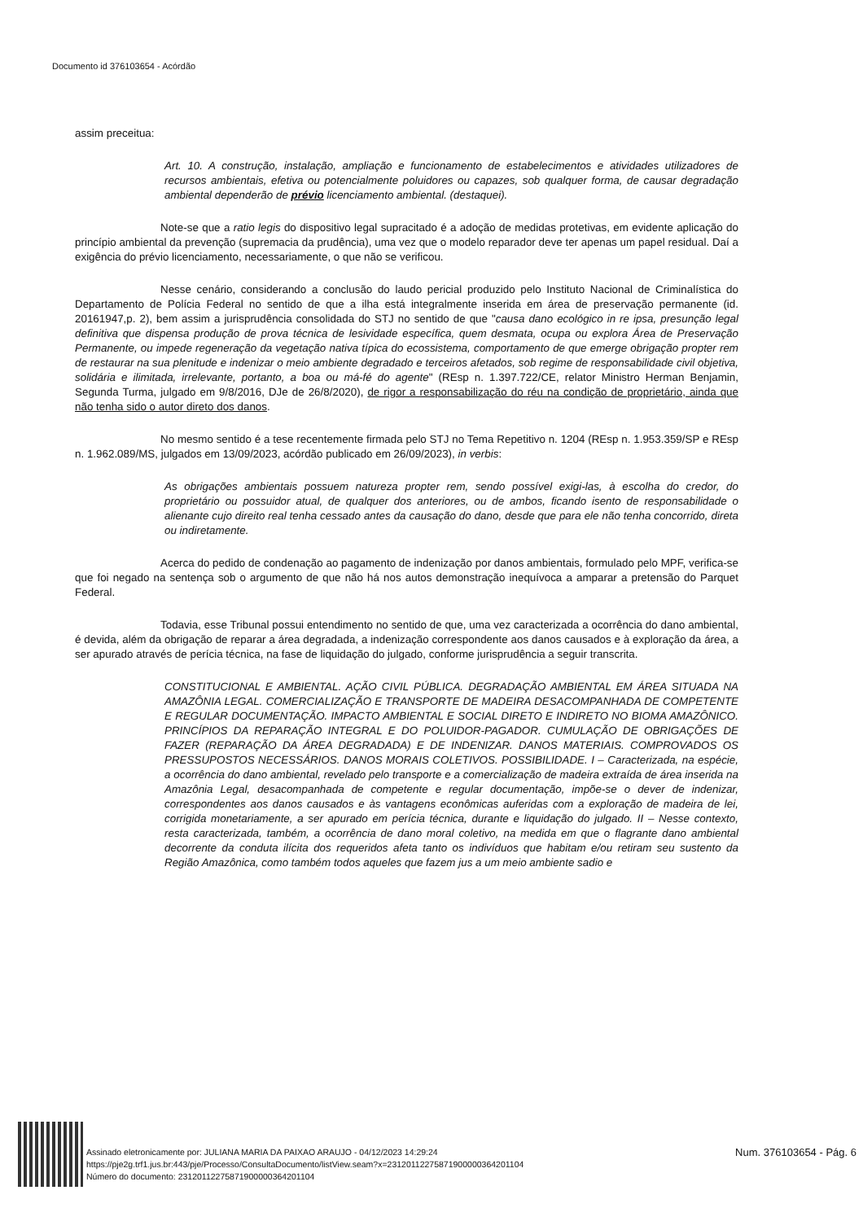Documento id 376103654 - Acórdão
assim preceitua:
Art. 10. A construção, instalação, ampliação e funcionamento de estabelecimentos e atividades utilizadores de recursos ambientais, efetiva ou potencialmente poluidores ou capazes, sob qualquer forma, de causar degradação ambiental dependerão de prévio licenciamento ambiental. (destaquei).
Note-se que a ratio legis do dispositivo legal supracitado é a adoção de medidas protetivas, em evidente aplicação do princípio ambiental da prevenção (supremacia da prudência), uma vez que o modelo reparador deve ter apenas um papel residual. Daí a exigência do prévio licenciamento, necessariamente, o que não se verificou.
Nesse cenário, considerando a conclusão do laudo pericial produzido pelo Instituto Nacional de Criminalística do Departamento de Polícia Federal no sentido de que a ilha está integralmente inserida em área de preservação permanente (id. 20161947,p. 2), bem assim a jurisprudência consolidada do STJ no sentido de que "causa dano ecológico in re ipsa, presunção legal definitiva que dispensa produção de prova técnica de lesividade específica, quem desmata, ocupa ou explora Área de Preservação Permanente, ou impede regeneração da vegetação nativa típica do ecossistema, comportamento de que emerge obrigação propter rem de restaurar na sua plenitude e indenizar o meio ambiente degradado e terceiros afetados, sob regime de responsabilidade civil objetiva, solidária e ilimitada, irrelevante, portanto, a boa ou má-fé do agente" (REsp n. 1.397.722/CE, relator Ministro Herman Benjamin, Segunda Turma, julgado em 9/8/2016, DJe de 26/8/2020), de rigor a responsabilização do réu na condição de proprietário, ainda que não tenha sido o autor direto dos danos.
No mesmo sentido é a tese recentemente firmada pelo STJ no Tema Repetitivo n. 1204 (REsp n. 1.953.359/SP e REsp n. 1.962.089/MS, julgados em 13/09/2023, acórdão publicado em 26/09/2023), in verbis:
As obrigações ambientais possuem natureza propter rem, sendo possível exigi-las, à escolha do credor, do proprietário ou possuidor atual, de qualquer dos anteriores, ou de ambos, ficando isento de responsabilidade o alienante cujo direito real tenha cessado antes da causação do dano, desde que para ele não tenha concorrido, direta ou indiretamente.
Acerca do pedido de condenação ao pagamento de indenização por danos ambientais, formulado pelo MPF, verifica-se que foi negado na sentença sob o argumento de que não há nos autos demonstração inequívoca a amparar a pretensão do Parquet Federal.
Todavia, esse Tribunal possui entendimento no sentido de que, uma vez caracterizada a ocorrência do dano ambiental, é devida, além da obrigação de reparar a área degradada, a indenização correspondente aos danos causados e à exploração da área, a ser apurado através de perícia técnica, na fase de liquidação do julgado, conforme jurisprudência a seguir transcrita.
CONSTITUCIONAL E AMBIENTAL. AÇÃO CIVIL PÚBLICA. DEGRADAÇÃO AMBIENTAL EM ÁREA SITUADA NA AMAZÔNIA LEGAL. COMERCIALIZAÇÃO E TRANSPORTE DE MADEIRA DESACOMPANHADA DE COMPETENTE E REGULAR DOCUMENTAÇÃO. IMPACTO AMBIENTAL E SOCIAL DIRETO E INDIRETO NO BIOMA AMAZÔNICO. PRINCÍPIOS DA REPARAÇÃO INTEGRAL E DO POLUIDOR-PAGADOR. CUMULAÇÃO DE OBRIGAÇÕES DE FAZER (REPARAÇÃO DA ÁREA DEGRADADA) E DE INDENIZAR. DANOS MATERIAIS. COMPROVADOS OS PRESSUPOSTOS NECESSÁRIOS. DANOS MORAIS COLETIVOS. POSSIBILIDADE. I – Caracterizada, na espécie, a ocorrência do dano ambiental, revelado pelo transporte e a comercialização de madeira extraída de área inserida na Amazônia Legal, desacompanhada de competente e regular documentação, impõe-se o dever de indenizar, correspondentes aos danos causados e às vantagens econômicas auferidas com a exploração de madeira de lei, corrigida monetariamente, a ser apurado em perícia técnica, durante e liquidação do julgado. II – Nesse contexto, resta caracterizada, também, a ocorrência de dano moral coletivo, na medida em que o flagrante dano ambiental decorrente da conduta ilícita dos requeridos afeta tanto os indivíduos que habitam e/ou retiram seu sustento da Região Amazônica, como também todos aqueles que fazem jus a um meio ambiente sadio e
Assinado eletronicamente por: JULIANA MARIA DA PAIXAO ARAUJO - 04/12/2023 14:29:24
https://pje2g.trf1.jus.br:443/pje/Processo/ConsultaDocumento/listView.seam?x=23120112275871900000364201104
Número do documento: 23120112275871900000364201104
Num. 376103654 - Pág. 6